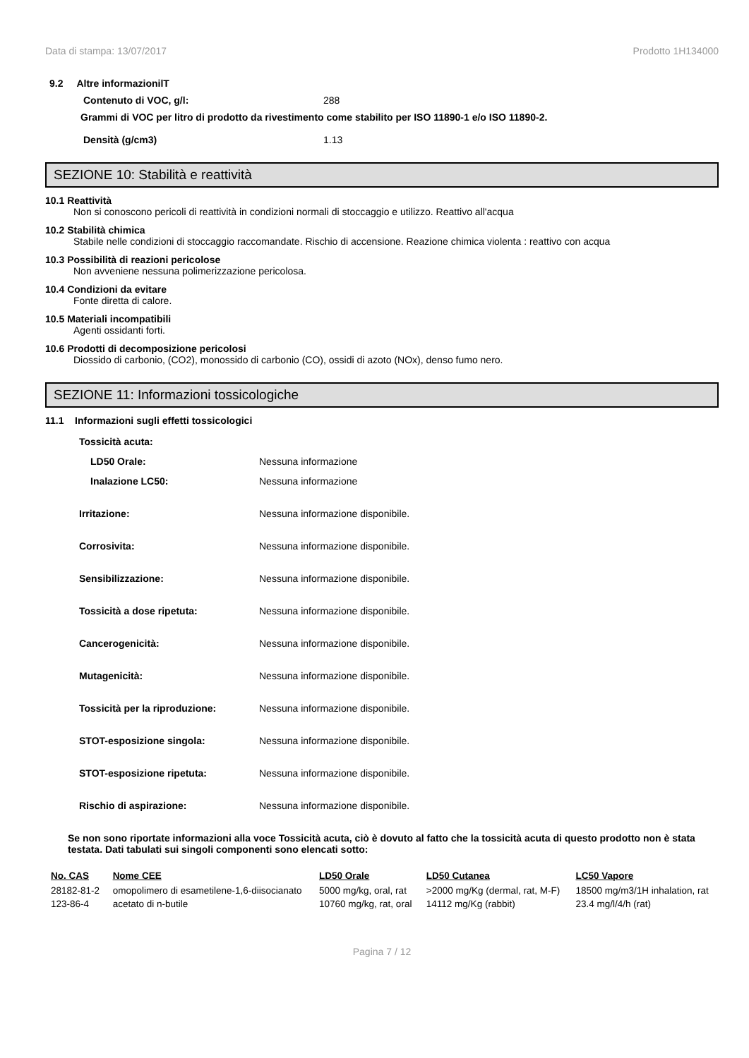Data di stampa: 13/07/2017 Prodotto 1H134000
9.2 Altre informazionilT
Contenuto di VOC, g/l: 288
Grammi di VOC per litro di prodotto da rivestimento come stabilito per ISO 11890-1 e/o ISO 11890-2.
Densità (g/cm3) 1.13
SEZIONE 10: Stabilità e reattività
10.1 Reattività
Non si conoscono pericoli di reattività in condizioni normali di stoccaggio e utilizzo. Reattivo all'acqua
10.2 Stabilità chimica
Stabile nelle condizioni di stoccaggio raccomandate. Rischio di accensione. Reazione chimica violenta : reattivo con acqua
10.3 Possibilità di reazioni pericolose
Non avveniene nessuna polimerizzazione pericolosa.
10.4 Condizioni da evitare
Fonte diretta di calore.
10.5 Materiali incompatibili
Agenti ossidanti forti.
10.6 Prodotti di decomposizione pericolosi
Diossido di carbonio, (CO2), monossido di carbonio (CO), ossidi di azoto (NOx), denso fumo nero.
SEZIONE 11: Informazioni tossicologiche
11.1 Informazioni sugli effetti tossicologici
Tossicità acuta:
LD50 Orale: Nessuna informazione
Inalazione LC50: Nessuna informazione
Irritazione: Nessuna informazione disponibile.
Corrosivita: Nessuna informazione disponibile.
Sensibilizzazione: Nessuna informazione disponibile.
Tossicità a dose ripetuta: Nessuna informazione disponibile.
Cancerogenicità: Nessuna informazione disponibile.
Mutagenicità: Nessuna informazione disponibile.
Tossicità per la riproduzione: Nessuna informazione disponibile.
STOT-esposizione singola: Nessuna informazione disponibile.
STOT-esposizione ripetuta: Nessuna informazione disponibile.
Rischio di aspirazione: Nessuna informazione disponibile.
Se non sono riportate informazioni alla voce Tossicità acuta, ciò è dovuto al fatto che la tossicità acuta di questo prodotto non è stata testata. Dati tabulati sui singoli componenti sono elencati sotto:
| No. CAS | Nome CEE | LD50 Orale | LD50 Cutanea | LC50 Vapore |
| --- | --- | --- | --- | --- |
| 28182-81-2 | omopolimero di esametilene-1,6-diisocianato | 5000 mg/kg, oral, rat | >2000 mg/Kg (dermal, rat, M-F) | 18500 mg/m3/1H inhalation, rat |
| 123-86-4 | acetato di n-butile | 10760 mg/kg, rat, oral | 14112 mg/Kg (rabbit) | 23.4 mg/l/4/h (rat) |
Pagina 7 / 12